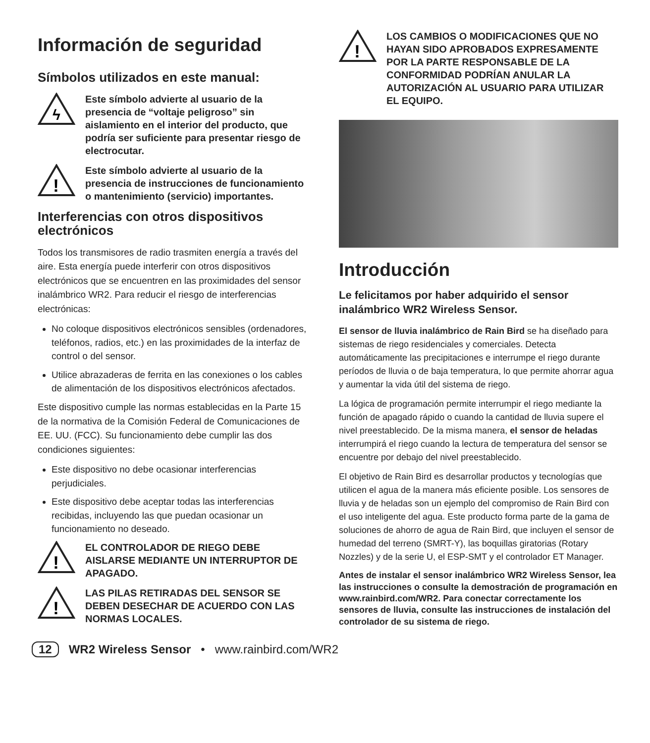Información de seguridad
Símbolos utilizados en este manual:
ϟ
Este símbolo advierte al usuario de la presencia de “voltaje peligroso” sin aislamiento en el interior del producto, que podría ser suficiente para presentar riesgo de electrocutar.
!
Este símbolo advierte al usuario de la presencia de instrucciones de funcio­namiento o mantenimiento (servicio) importantes.
Interferencias con otros dispositivos electrónicos
Todos los transmisores de radio trasmiten energía a través del aire. Esta energía puede interferir con otros dispositi­vos electrónicos que se encuentren en las proximidades del sensor inalámbrico WR2. Para reducir el riesgo de interferencias electrónicas:
No coloque dispositivos electrónicos sensibles (ordenadores, teléfonos, radios, etc.) en las proximidades de la interfaz de control o del sensor.
Utilice abrazaderas de ferrita en las conexiones o los cables de alimentación de los dispositivos electrónicos afectados.
Este dispositivo cumple las normas establecidas en la Parte 15 de la normativa de la Comisión Federal de Co­municaciones de EE. UU. (FCC). Su funcionamiento debe cumplir las dos condiciones siguientes:
Este dispositivo no debe ocasionar interferencias perjudiciales.
Este dispositivo debe aceptar todas las interferencias recibidas, incluyendo las que puedan ocasionar un funcionamiento no deseado.
!
EL CONTROLADOR DE RIEGO DEBE AISLARSE MEDIANTE UN INTERRUPTOR DE APAGADO.
!
LAS PILAS RETIRADAS DEL SENSOR SE DEBEN DESECHAR DE ACUERDO CON LAS NORMAS LOCALES.
!
LOS CAMBIOS O MODIFICACIONES QUE NO HAYAN SIDO APROBADOS EXPRESA­MENTE POR LA PARTE RESPONSABLE DE LA CONFORMIDAD PODRÍAN ANULAR LA AUTORIZACIÓN AL USUARIO PARA UTILIZAR EL EQUIPO.
Introducción
Le felicitamos por haber adquirido el sensor inalámbrico WR2 Wireless Sensor.
El sensor de lluvia inalámbrico de Rain Bird se ha diseñado para sistemas de riego residenciales y comerciales. Detecta automáticamente las precipitaciones e interrumpe el riego durante períodos de lluvia o de baja temperatura, lo que permite ahorrar agua y aumentar la vida útil del sistema de riego.
La lógica de programación permite interrumpir el riego mediante la función de apagado rápido o cuando la cantidad de lluvia supere el nivel preestablecido. De la misma manera, el sensor de heladas interrumpirá el riego cuando la lectura de temperatura del sensor se encuentre por debajo del nivel preestablecido.
El objetivo de Rain Bird es desarrollar productos y tecnologías que utilicen el agua de la manera más eficiente posible. Los sensores de lluvia y de heladas son un ejemplo del compromiso de Rain Bird con el uso inteligente del agua. Este producto forma parte de la gama de soluciones de ahorro de agua de Rain Bird, que incluyen el sensor de humedad del terreno (SMRT-Y), las boquillas giratorias (Rotary Nozzles) y de la serie U, el ESP-SMT y el controlador ET Manager.
Antes de instalar el sensor inalámbrico WR2 Wireless Sensor, lea las instrucciones o consulte la demostración de programación en www.rainbird.com/WR2. Para conectar correctamente los sensores de lluvia, consulte las instrucciones de instalación del controlador de su sistema de riego.
12 WR2 Wireless Sensor • www.rainbird.com/WR2